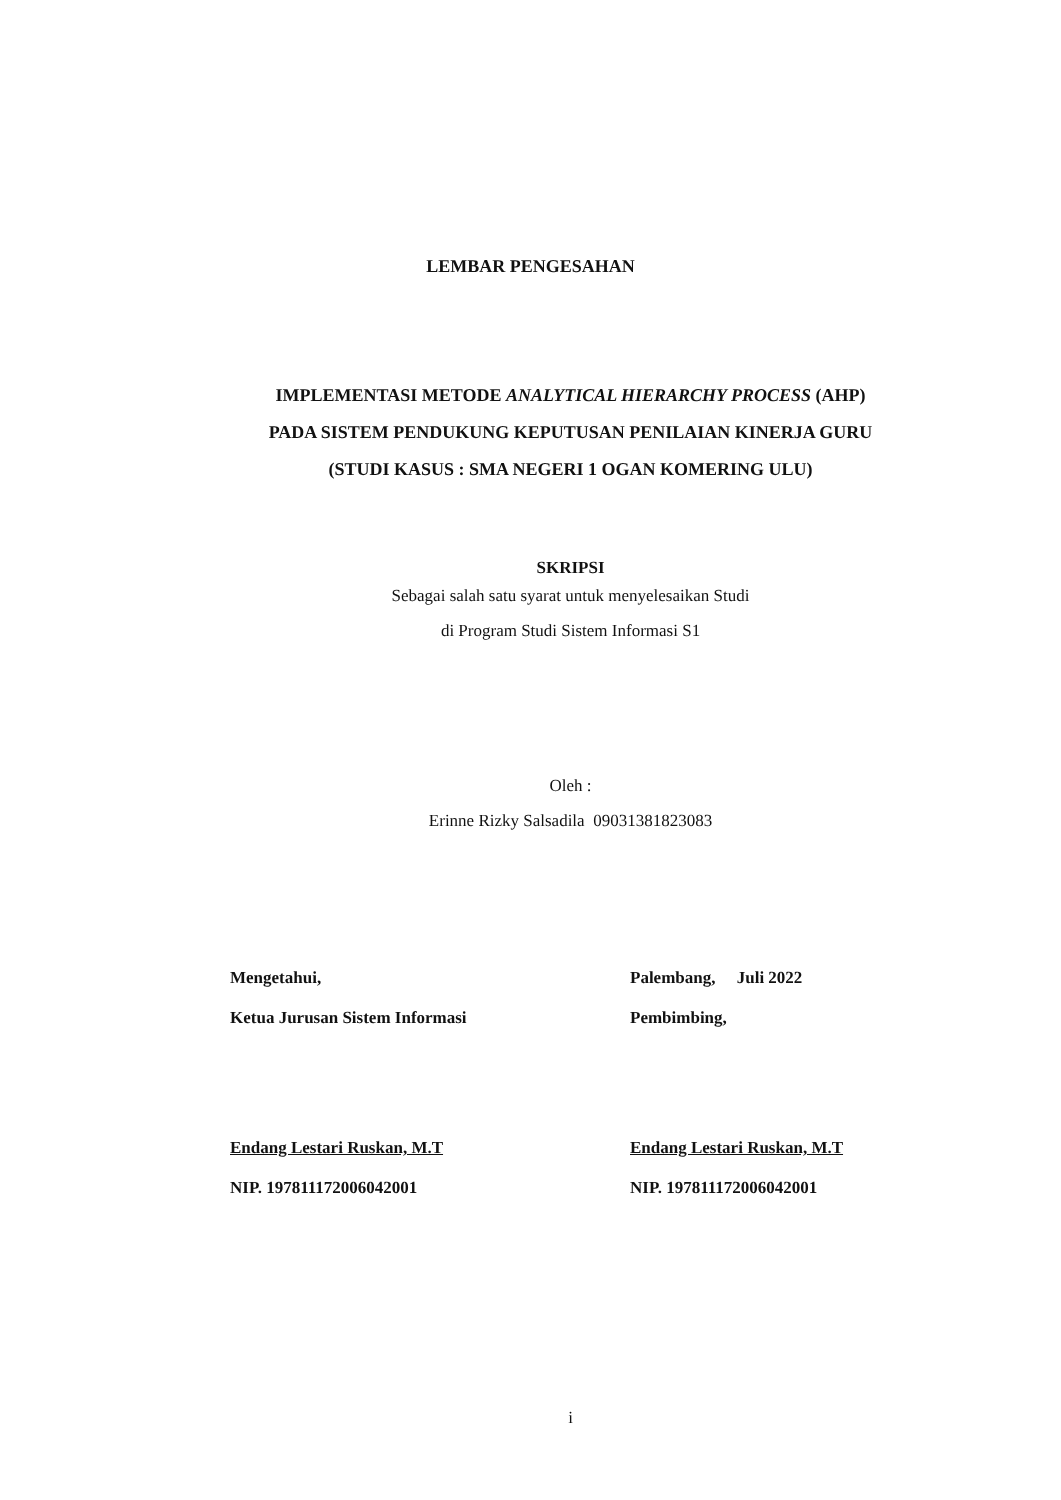LEMBAR PENGESAHAN
IMPLEMENTASI METODE ANALYTICAL HIERARCHY PROCESS (AHP) PADA SISTEM PENDUKUNG KEPUTUSAN PENILAIAN KINERJA GURU (STUDI KASUS : SMA NEGERI 1 OGAN KOMERING ULU)
SKRIPSI
Sebagai salah satu syarat untuk menyelesaikan Studi
di Program Studi Sistem Informasi S1
Oleh :
Erinne Rizky Salsadila 09031381823083
Mengetahui,
Ketua Jurusan Sistem Informasi
Endang Lestari Ruskan, M.T
NIP. 197811172006042001
Palembang, Juli 2022
Pembimbing,
Endang Lestari Ruskan, M.T
NIP. 197811172006042001
i